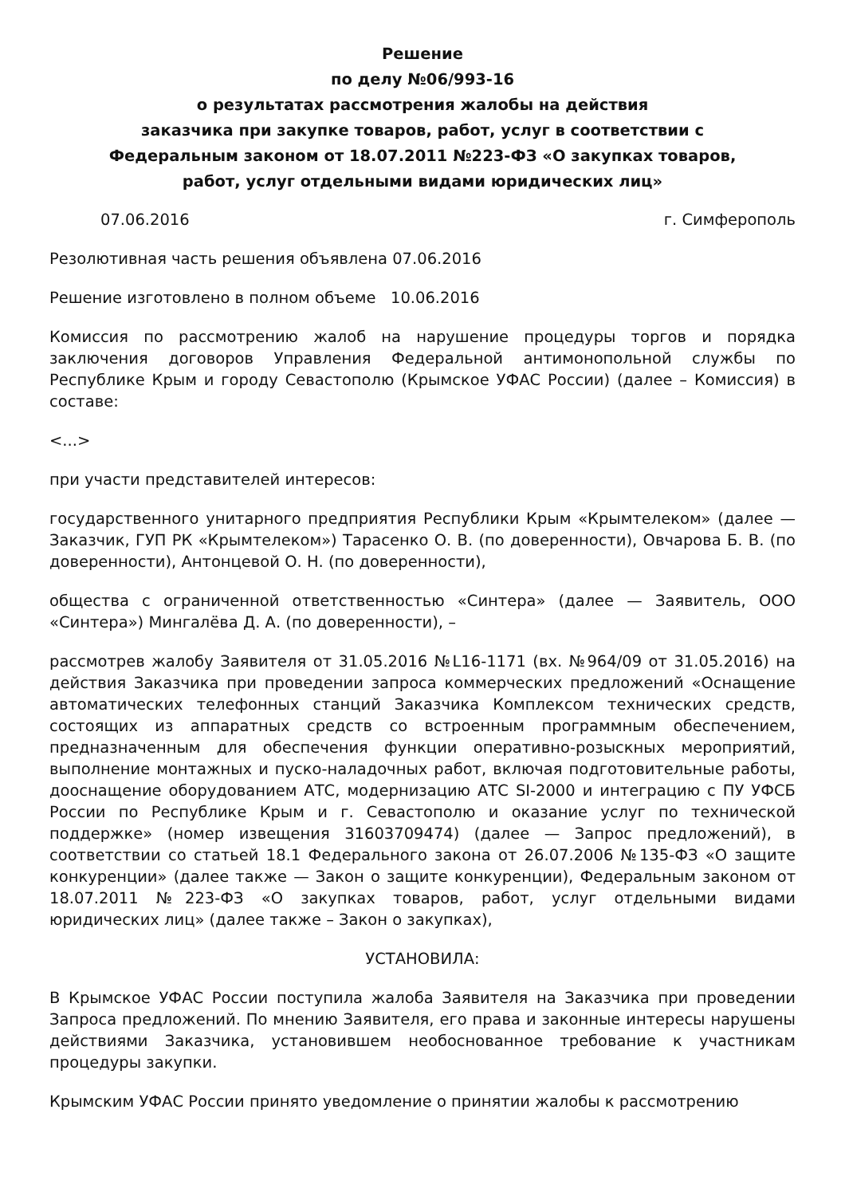Решение
по делу №06/993-16
о результатах рассмотрения жалобы на действия
заказчика при закупке товаров, работ, услуг в соответствии с
Федеральным законом от 18.07.2011 №223-ФЗ «О закупках товаров,
работ, услуг отдельными видами юридических лиц»
07.06.2016 г. Симферополь
Резолютивная часть решения объявлена 07.06.2016
Решение изготовлено в полном объеме 10.06.2016
Комиссия по рассмотрению жалоб на нарушение процедуры торгов и порядка заключения договоров Управления Федеральной антимонопольной службы по Республике Крым и городу Севастополю (Крымское УФАС России) (далее – Комиссия) в составе:
<...>
при участи представителей интересов:
государственного унитарного предприятия Республики Крым «Крымтелеком» (далее — Заказчик, ГУП РК «Крымтелеком») Тарасенко О. В. (по доверенности), Овчарова Б. В. (по доверенности), Антонцевой О. Н. (по доверенности),
общества с ограниченной ответственностью «Синтера» (далее — Заявитель, ООО «Синтера») Мингалёва Д. А. (по доверенности), –
рассмотрев жалобу Заявителя от 31.05.2016 №L16-1171 (вх. №964/09 от 31.05.2016) на действия Заказчика при проведении запроса коммерческих предложений «Оснащение автоматических телефонных станций Заказчика Комплексом технических средств, состоящих из аппаратных средств со встроенным программным обеспечением, предназначенным для обеспечения функции оперативно-розыскных мероприятий, выполнение монтажных и пуско-наладочных работ, включая подготовительные работы, дооснащение оборудованием АТС, модернизацию АТС SI-2000 и интеграцию с ПУ УФСБ России по Республике Крым и г. Севастополю и оказание услуг по технической поддержке» (номер извещения 31603709474) (далее — Запрос предложений), в соответствии со статьей 18.1 Федерального закона от 26.07.2006 №135-ФЗ «О защите конкуренции» (далее также — Закон о защите конкуренции), Федеральным законом от 18.07.2011 №223-ФЗ «О закупках товаров, работ, услуг отдельными видами юридических лиц» (далее также – Закон о закупках),
УСТАНОВИЛА:
В Крымское УФАС России поступила жалоба Заявителя на Заказчика при проведении Запроса предложений. По мнению Заявителя, его права и законные интересы нарушены действиями Заказчика, установившем необоснованное требование к участникам процедуры закупки.
Крымским УФАС России принято уведомление о принятии жалобы к рассмотрению